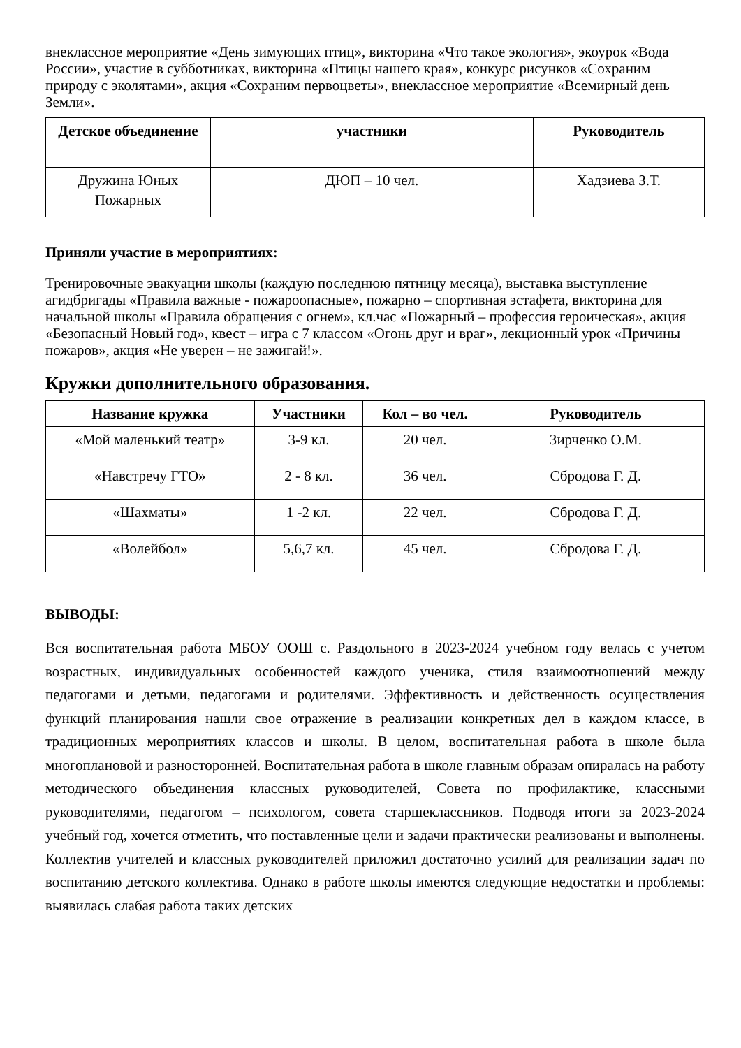внеклассное мероприятие «День зимующих птиц», викторина «Что такое экология», экоурок «Вода России», участие в субботниках, викторина «Птицы нашего края», конкурс рисунков «Сохраним природу с эколятами», акция «Сохраним первоцветы», внеклассное мероприятие «Всемирный день Земли».
| Детское объединение | участники | Руководитель |
| --- | --- | --- |
| Дружина Юных Пожарных | ДЮП – 10 чел. | Хадзиева З.Т. |
Приняли участие в мероприятиях:
Тренировочные эвакуации школы (каждую последнюю пятницу месяца), выставка выступление агидбригады «Правила важные - пожароопасные», пожарно – спортивная эстафета, викторина для начальной школы «Правила обращения с огнем», кл.час «Пожарный – профессия героическая», акция «Безопасный Новый год», квест – игра с 7 классом «Огонь друг и враг», лекционный урок «Причины пожаров», акция «Не уверен – не зажигай!».
Кружки дополнительного образования.
| Название кружка | Участники | Кол – во чел. | Руководитель |
| --- | --- | --- | --- |
| «Мой маленький театр» | 3-9 кл. | 20 чел. | Зирченко О.М. |
| «Навстречу ГТО» | 2 - 8 кл. | 36 чел. | Сбродова Г. Д. |
| «Шахматы» | 1 -2 кл. | 22 чел. | Сбродова Г. Д. |
| «Волейбол» | 5,6,7 кл. | 45 чел. | Сбродова Г. Д. |
ВЫВОДЫ:
Вся воспитательная работа МБОУ ООШ с. Раздольного в 2023-2024 учебном году велась с учетом возрастных, индивидуальных особенностей каждого ученика, стиля взаимоотношений между педагогами и детьми, педагогами и родителями. Эффективность и действенность осуществления функций планирования нашли свое отражение в реализации конкретных дел в каждом классе, в традиционных мероприятиях классов и школы. В целом, воспитательная работа в школе была многоплановой и разносторонней. Воспитательная работа в школе главным образам опиралась на работу методического объединения классных руководителей, Совета по профилактике, классными руководителями, педагогом – психологом, совета старшеклассников. Подводя итоги за 2023-2024 учебный год, хочется отметить, что поставленные цели и задачи практически реализованы и выполнены. Коллектив учителей и классных руководителей приложил достаточно усилий для реализации задач по воспитанию детского коллектива. Однако в работе школы имеются следующие недостатки и проблемы: выявилась слабая работа таких детских